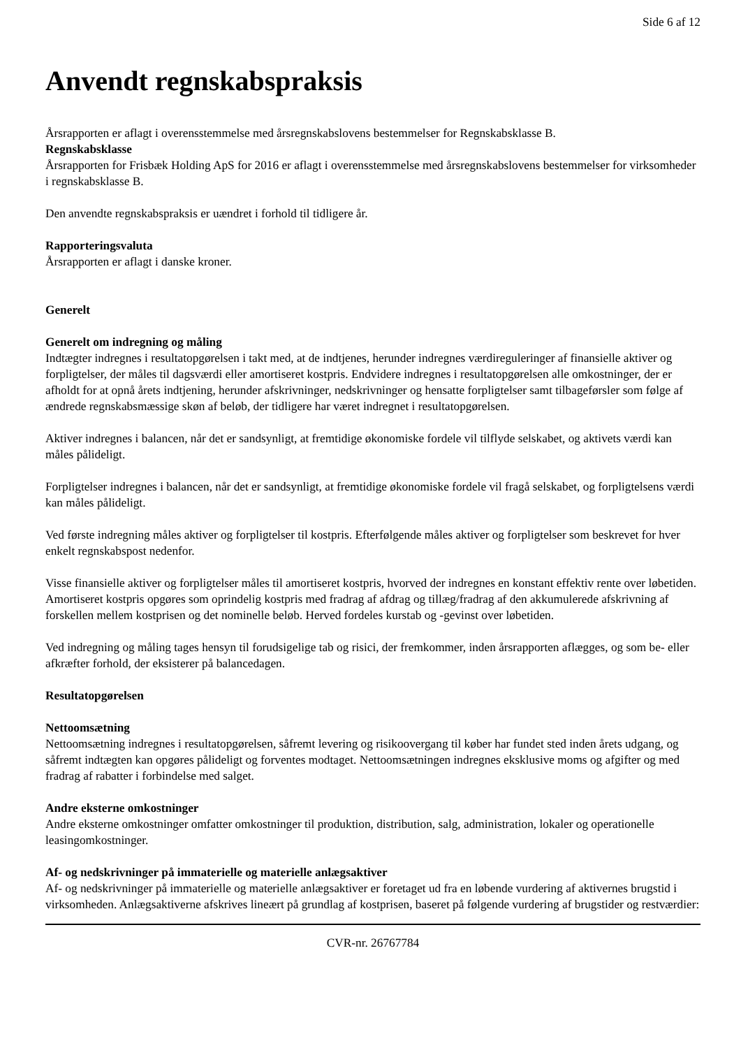Side 6 af 12
Anvendt regnskabspraksis
Årsrapporten er aflagt i overensstemmelse med årsregnskabslovens bestemmelser for Regnskabsklasse B.
Regnskabsklasse
Årsrapporten for Frisbæk Holding ApS for 2016 er aflagt i overensstemmelse med årsregnskabslovens bestemmelser for virksomheder i regnskabsklasse B.
Den anvendte regnskabspraksis er uændret i forhold til tidligere år.
Rapporteringsvaluta
Årsrapporten er aflagt i danske kroner.
Generelt
Generelt om indregning og måling
Indtægter indregnes i resultatopgørelsen i takt med, at de indtjenes, herunder indregnes værdireguleringer af finansielle aktiver og forpligtelser, der måles til dagsværdi eller amortiseret kostpris. Endvidere indregnes i resultatopgørelsen alle omkostninger, der er afholdt for at opnå årets indtjening, herunder afskrivninger, nedskrivninger og hensatte forpligtelser samt tilbageførsler som følge af ændrede regnskabsmæssige skøn af beløb, der tidligere har været indregnet i resultatopgørelsen.
Aktiver indregnes i balancen, når det er sandsynligt, at fremtidige økonomiske fordele vil tilflyde selskabet, og aktivets værdi kan måles pålideligt.
Forpligtelser indregnes i balancen, når det er sandsynligt, at fremtidige økonomiske fordele vil fragå selskabet, og forpligtelsens værdi kan måles pålideligt.
Ved første indregning måles aktiver og forpligtelser til kostpris. Efterfølgende måles aktiver og forpligtelser som beskrevet for hver enkelt regnskabspost nedenfor.
Visse finansielle aktiver og forpligtelser måles til amortiseret kostpris, hvorved der indregnes en konstant effektiv rente over løbetiden. Amortiseret kostpris opgøres som oprindelig kostpris med fradrag af afdrag og tillæg/fradrag af den akkumulerede afskrivning af forskellen mellem kostprisen og det nominelle beløb. Herved fordeles kurstab og -gevinst over løbetiden.
Ved indregning og måling tages hensyn til forudsigelige tab og risici, der fremkommer, inden årsrapporten aflægges, og som be- eller afkræfter forhold, der eksisterer på balancedagen.
Resultatopgørelsen
Nettoomsætning
Nettoomsætning indregnes i resultatopgørelsen, såfremt levering og risikoovergang til køber har fundet sted inden årets udgang, og såfremt indtægten kan opgøres pålideligt og forventes modtaget. Nettoomsætningen indregnes eksklusive moms og afgifter og med fradrag af rabatter i forbindelse med salget.
Andre eksterne omkostninger
Andre eksterne omkostninger omfatter omkostninger til produktion, distribution, salg, administration, lokaler og operationelle leasingomkostninger.
Af- og nedskrivninger på immaterielle og materielle anlægsaktiver
Af- og nedskrivninger på immaterielle og materielle anlægsaktiver er foretaget ud fra en løbende vurdering af aktivernes brugstid i virksomheden. Anlægsaktiverne afskrives lineært på grundlag af kostprisen, baseret på følgende vurdering af brugstider og restværdier:
CVR-nr. 26767784